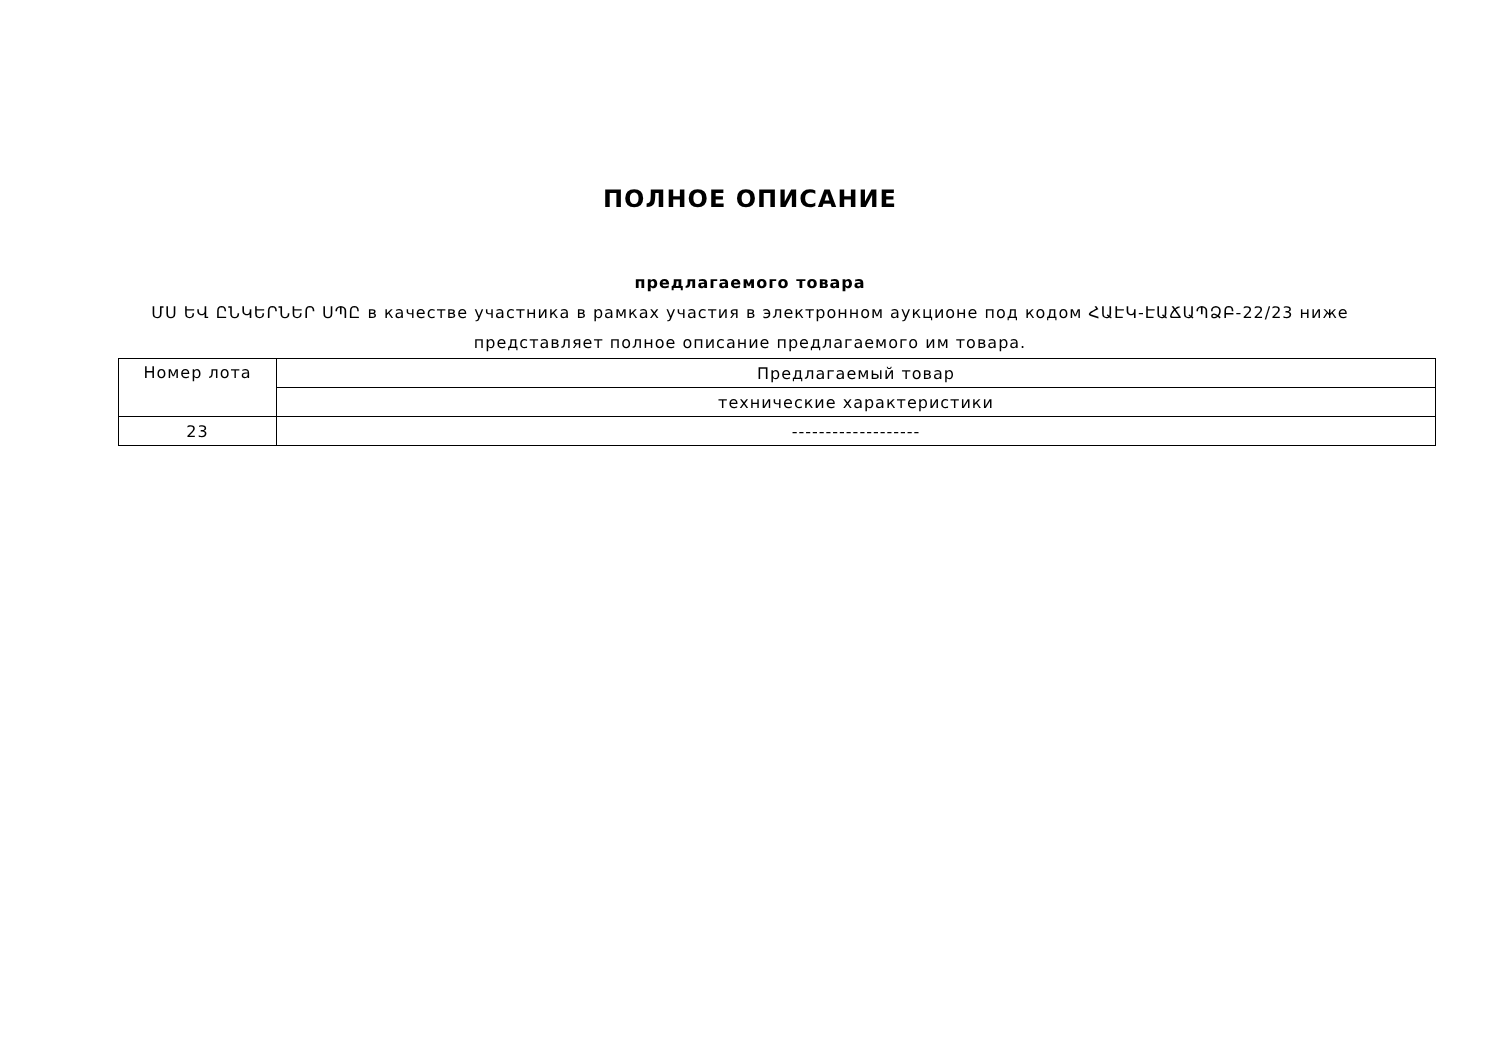ПОЛНОЕ ОПИСАНИЕ
предлагаемого товара
ՄՍ ԵՎ ԸՆԿԵՐՆԵՐ ՍՊԸ в качестве участника в рамках участия в электронном аукционе под кодом ՀԱԷԿ-ԷԱՃԱՊՁԲ-22/23 ниже представляет полное описание предлагаемого им товара.
| Номер лота | Предлагаемый товар |
| --- | --- |
| | технические характеристики |
| 23 | ------------------- |